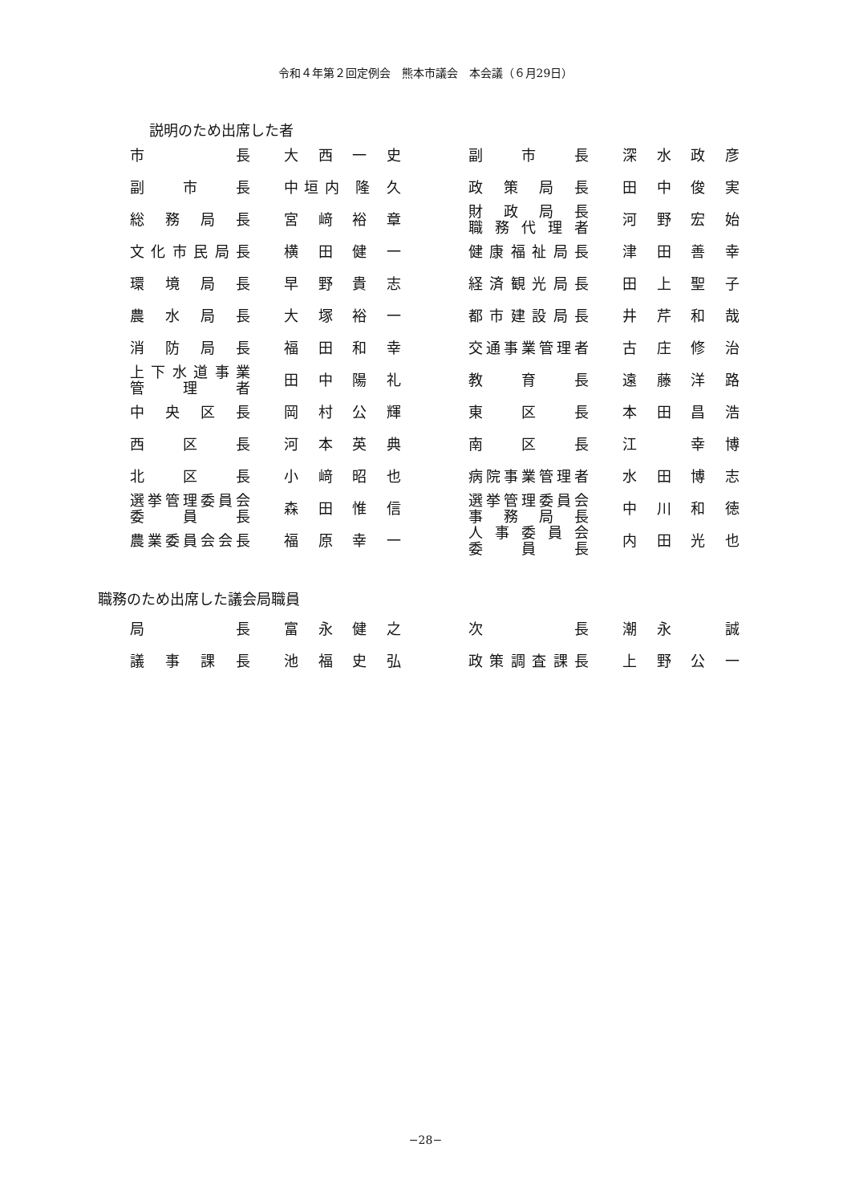令和４年第２回定例会　熊本市議会　本会議（６月29日）
説明のため出席した者
| 市 長 | 大 西 一 史 | | 副 市 長 | 深 水 政 彦 |
| 副 市 長 | 中垣内 隆 久 | | 政 策 局 長 | 田 中 俊 実 |
| 総 務 局 長 | 宮 﨑 裕 章 | | 財 政 局 長 職 務 代 理 者 | 河 野 宏 始 |
| 文 化 市 民 局 長 | 横 田 健 一 | | 健 康 福 祉 局 長 | 津 田 善 幸 |
| 環 境 局 長 | 早 野 貴 志 | | 経 済 観 光 局 長 | 田 上 聖 子 |
| 農 水 局 長 | 大 塚 裕 一 | | 都 市 建 設 局 長 | 井 芹 和 哉 |
| 消 防 局 長 | 福 田 和 幸 | | 交通事業管理者 | 古 庄 修 治 |
| 上 下 水 道 事 業 管 理 者 | 田 中 陽 礼 | | 教 育 長 | 遠 藤 洋 路 |
| 中 央 区 長 | 岡 村 公 輝 | | 東 区 長 | 本 田 昌 浩 |
| 西 区 長 | 河 本 英 典 | | 南 区 長 | 江 幸 博 |
| 北 区 長 | 小 﨑 昭 也 | | 病院事業管理者 | 水 田 博 志 |
| 選挙管理委員会 委 員 長 | 森 田 惟 信 | | 選挙管理委員会 事 務 局 長 | 中 川 和 徳 |
| 農業委員会会長 | 福 原 幸 一 | | 人 事 委 員 会 委 員 長 | 内 田 光 也 |
職務のため出席した議会局職員
| 局 長 | 富 永 健 之 | | 次 長 | 潮 永 誠 |
| 議 事 課 長 | 池 福 史 弘 | | 政 策 調 査 課 長 | 上 野 公 一 |
−28−